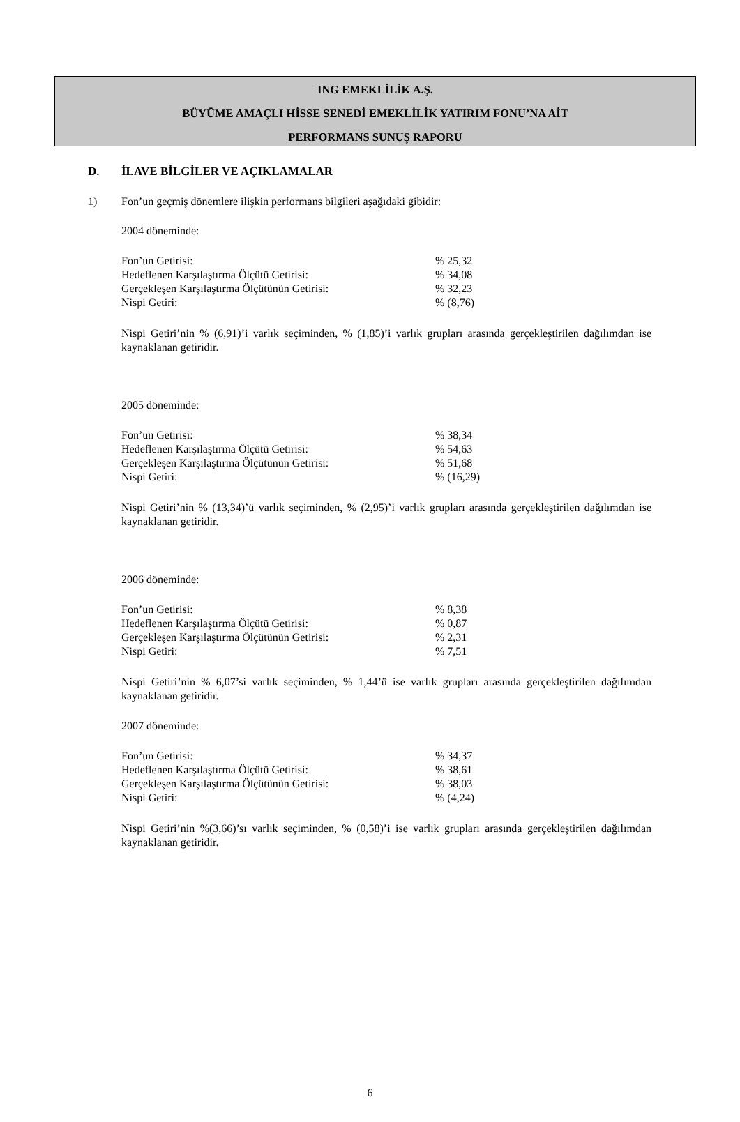ING EMEKLİLİK A.Ş.
BÜYÜME AMAÇLI HİSSE SENEDİ EMEKLİLİK YATIRIM FONU’NA AİT
PERFORMANS SUNUŞ RAPORU
D. İLAVE BİLGİLER VE AÇIKLAMALAR
1) Fon’un geçmiş dönemlere ilişkin performans bilgileri aşağıdaki gibidir:
2004 döneminde:
| Fon’un Getirisi: | % 25,32 |
| Hedeflenen Karşılaştırma Ölçütü Getirisi: | % 34,08 |
| Gerçekleşen Karşılaştırma Ölçütünün Getirisi: | % 32,23 |
| Nispi Getiri: | % (8,76) |
Nispi Getiri’nin % (6,91)’i varlık seçiminden, % (1,85)’i varlık grupları arasında gerçekleştirilen dağılımdan ise kaynaklanan getiridir.
2005 döneminde:
| Fon’un Getirisi: | % 38,34 |
| Hedeflenen Karşılaştırma Ölçütü Getirisi: | % 54,63 |
| Gerçekleşen Karşılaştırma Ölçütünün Getirisi: | % 51,68 |
| Nispi Getiri: | % (16,29) |
Nispi Getiri’nin % (13,34)’ü varlık seçiminden, % (2,95)’i varlık grupları arasında gerçekleştirilen dağılımdan ise kaynaklanan getiridir.
2006 döneminde:
| Fon’un Getirisi: | % 8,38 |
| Hedeflenen Karşılaştırma Ölçütü Getirisi: | % 0,87 |
| Gerçekleşen Karşılaştırma Ölçütünün Getirisi: | % 2,31 |
| Nispi Getiri: | % 7,51 |
Nispi Getiri’nin % 6,07’si varlık seçiminden, % 1,44’ü ise varlık grupları arasında gerçekleştirilen dağılımdan kaynaklanan getiridir.
2007 döneminde:
| Fon’un Getirisi: | % 34,37 |
| Hedeflenen Karşılaştırma Ölçütü Getirisi: | % 38,61 |
| Gerçekleşen Karşılaştırma Ölçütünün Getirisi: | % 38,03 |
| Nispi Getiri: | % (4,24) |
Nispi Getiri’nin %(3,66)’sı varlık seçiminden, % (0,58)’i ise varlık grupları arasında gerçekleştirilen dağılımdan kaynaklanan getiridir.
6